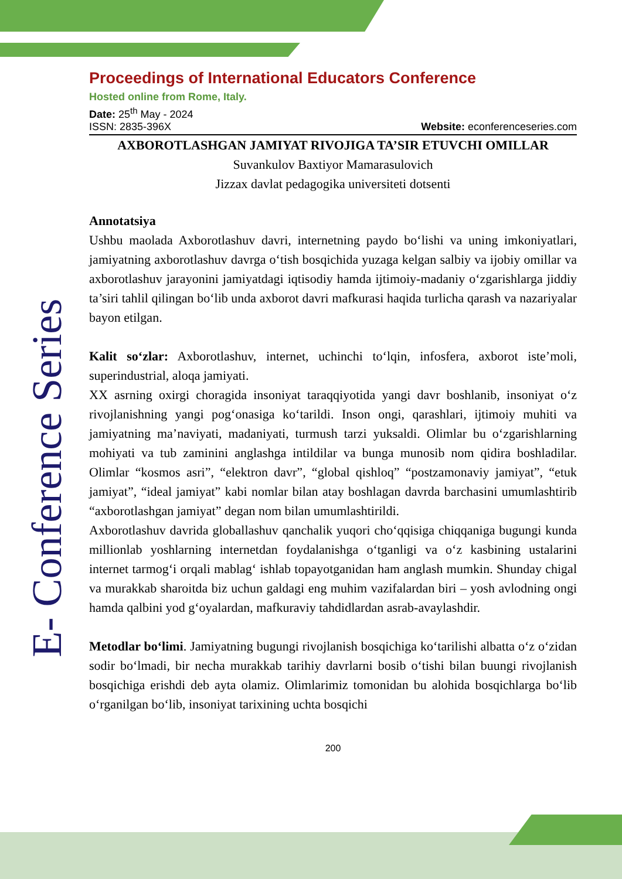E- Conference Series
Proceedings of International Educators Conference
Hosted online from Rome, Italy.
Date: 25<sup>th</sup> May - 2024
ISSN: 2835-396X Website: econferenceseries.com
AXBOROTLASHGAN JAMIYAT RIVOJIGA TA’SIR ETUVCHI OMILLAR
Suvankulov Baxtiyor Mamarasulovich
Jizzax davlat pedagogika universiteti dotsenti
Annotatsiya
Ushbu maolada Axborotlashuv davri, internetning paydo bo‘lishi va uning imkoniyatlari, jamiyatning axborotlashuv davrga o‘tish bosqichida yuzaga kelgan salbiy va ijobiy omillar va axborotlashuv jarayonini jamiyatdagi iqtisodiy hamda ijtimoiy-madaniy o‘zgarishlarga jiddiy ta’siri tahlil qilingan bo‘lib unda axborot davri mafkurasi haqida turlicha qarash va nazariyalar bayon etilgan.
Kalit so‘zlar: Axborotlashuv, internet, uchinchi to‘lqin, infosfera, axborot iste’moli, superindustrial, aloqa jamiyati.
XX asrning oxirgi choragida insoniyat taraqqiyotida yangi davr boshlanib, insoniyat o‘z rivojlanishning yangi pog‘onasiga ko‘tarildi. Inson ongi, qarashlari, ijtimoiy muhiti va jamiyatning ma’naviyati, madaniyati, turmush tarzi yuksaldi. Olimlar bu o‘zgarishlarning mohiyati va tub zaminini anglashga intildilar va bunga munosib nom qidira boshladilar. Olimlar “kosmos asri”, “elektron davr”, “global qishloq” “postzamonaviy jamiyat”, “etuk jamiyat”, “ideal jamiyat” kabi nomlar bilan atay boshlagan davrda barchasini umumlashtirib “axborotlashgan jamiyat” degan nom bilan umumlashtirildi.
Axborotlashuv davrida globallashuv qanchalik yuqori cho‘qqisiga chiqqaniga bugungi kunda millionlab yoshlarning internetdan foydalanishga o‘tganligi va o‘z kasbining ustalarini internet tarmog‘i orqali mablag‘ ishlab topayotganidan ham anglash mumkin. Shunday chigal va murakkab sharoitda biz uchun galdagi eng muhim vazifalardan biri – yosh avlodning ongi hamda qalbini yod g‘oyalardan, mafkuraviy tahdidlardan asrab-avaylashdir.
Metodlar bo‘limi. Jamiyatning bugungi rivojlanish bosqichiga ko‘tarilishi albatta o‘z o‘zidan sodir bo‘lmadi, bir necha murakkab tarihiy davrlarni bosib o‘tishi bilan buungi rivojlanish bosqichiga erishdi deb ayta olamiz. Olimlarimiz tomonidan bu alohida bosqichlarga bo‘lib o‘rganilgan bo‘lib, insoniyat tarixining uchta bosqichi
200